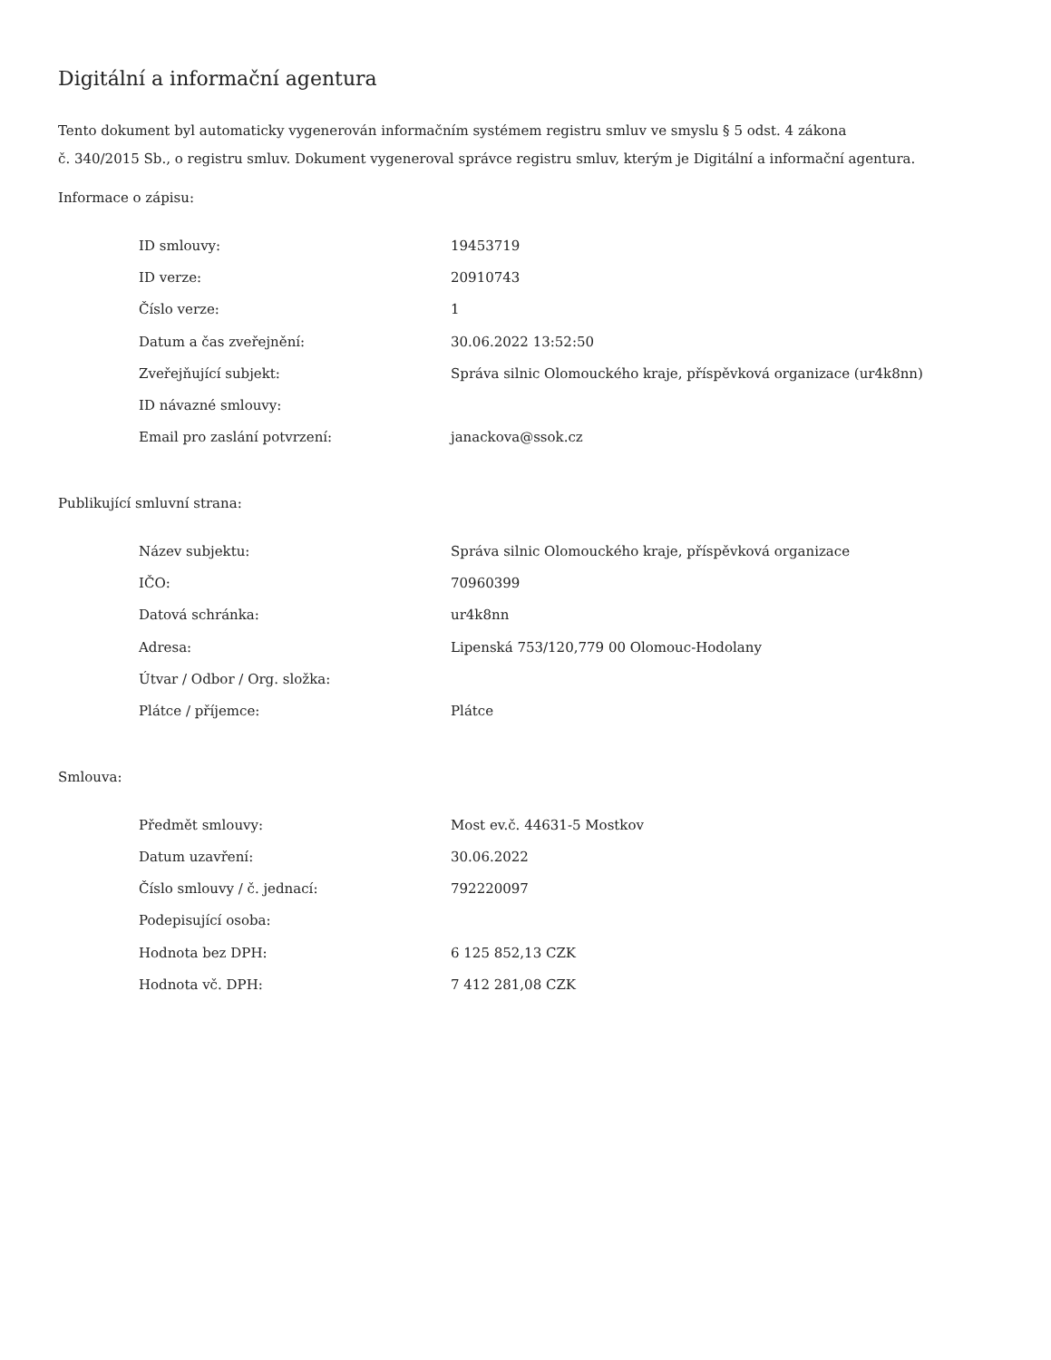Digitální a informační agentura
Tento dokument byl automaticky vygenerován informačním systémem registru smluv ve smyslu § 5 odst. 4 zákona
č. 340/2015 Sb., o registru smluv. Dokument vygeneroval správce registru smluv, kterým je Digitální a informační agentura.
Informace o zápisu:
| ID smlouvy: | 19453719 |
| ID verze: | 20910743 |
| Číslo verze: | 1 |
| Datum a čas zveřejnění: | 30.06.2022 13:52:50 |
| Zveřejňující subjekt: | Správa silnic Olomouckého kraje, příspěvková organizace (ur4k8nn) |
| ID návazné smlouvy: | |
| Email pro zaslání potvrzení: | janackova@ssok.cz |
Publikující smluvní strana:
| Název subjektu: | Správa silnic Olomouckého kraje, příspěvková organizace |
| IČO: | 70960399 |
| Datová schránka: | ur4k8nn |
| Adresa: | Lipenská 753/120,779 00 Olomouc-Hodolany |
| Útvar / Odbor / Org. složka: | |
| Plátce / příjemce: | Plátce |
Smlouva:
| Předmět smlouvy: | Most ev.č. 44631-5 Mostkov |
| Datum uzavření: | 30.06.2022 |
| Číslo smlouvy / č. jednací: | 792220097 |
| Podepisující osoba: | |
| Hodnota bez DPH: | 6 125 852,13 CZK |
| Hodnota vč. DPH: | 7 412 281,08 CZK |